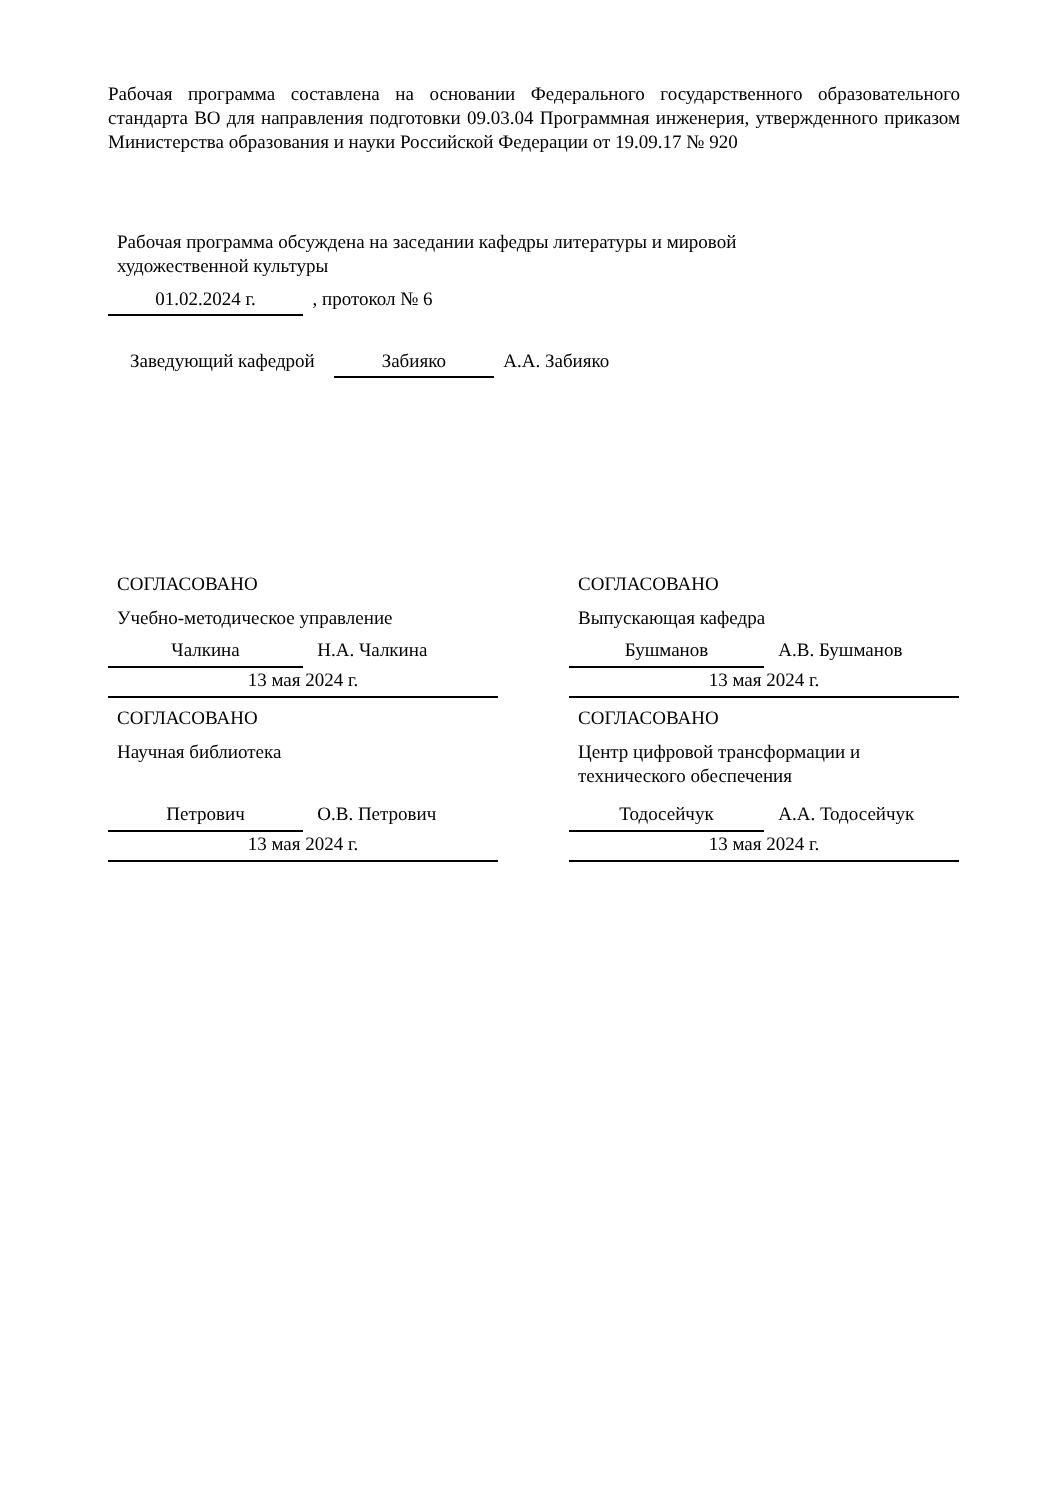Рабочая программа составлена на основании Федерального государственного образовательного стандарта ВО для направления подготовки 09.03.04 Программная инженерия, утвержденного приказом Министерства образования и науки Российской Федерации от 19.09.17 № 920
Рабочая программа обсуждена на заседании кафедры литературы и мировой
художественной культуры
01.02.2024 г. , протокол № 6
Заведующий кафедрой Забияко А.А. Забияко
СОГЛАСОВАНО
Учебно-методическое управление
Чалкина Н.А. Чалкина
13 мая 2024 г.
СОГЛАСОВАНО
Научная библиотека
Петрович О.В. Петрович
13 мая 2024 г.
СОГЛАСОВАНО
Выпускающая кафедра
Бушманов А.В. Бушманов
13 мая 2024 г.
СОГЛАСОВАНО
Центр цифровой трансформации и
технического обеспечения
Тодосейчук А.А. Тодосейчук
13 мая 2024 г.